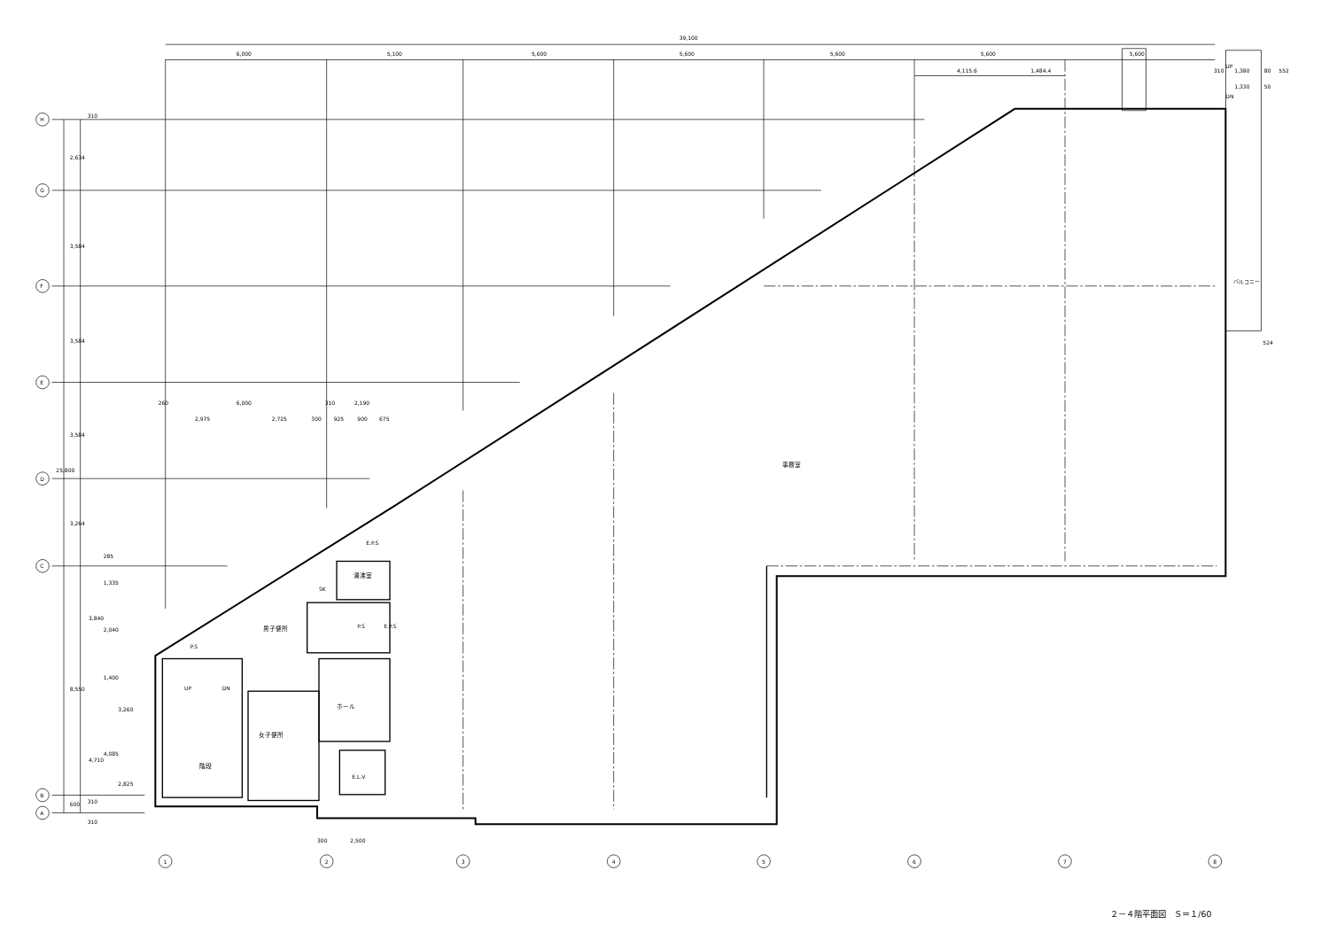39,100
6,000
5,100
5,600
5,600
5,600
5,600
5,600
4,115.6
1,484.4
UP
310
1,380
80
552
1,330
50
DN
524
260
6,000
310
2,190
2,975
2,725
300
925
900
675
300
2,500
H
G
F
E
D
C
B
A
1
2
3
4
5
6
7
8
2,634
3,584
3,584
3,584
25,800
3,264
8,550
600
285
1,335
3,840
2,040
1,400
3,260
4,710
4,085
2,825
310
310
310
事務室
湯沸室
SK
E.P.S
P.S
E.P.S
P.S
男子便所
ホール
女子便所
E.L.V
UP
DN
階段
バルコニー
２－４階平面図　Ｓ＝１/60